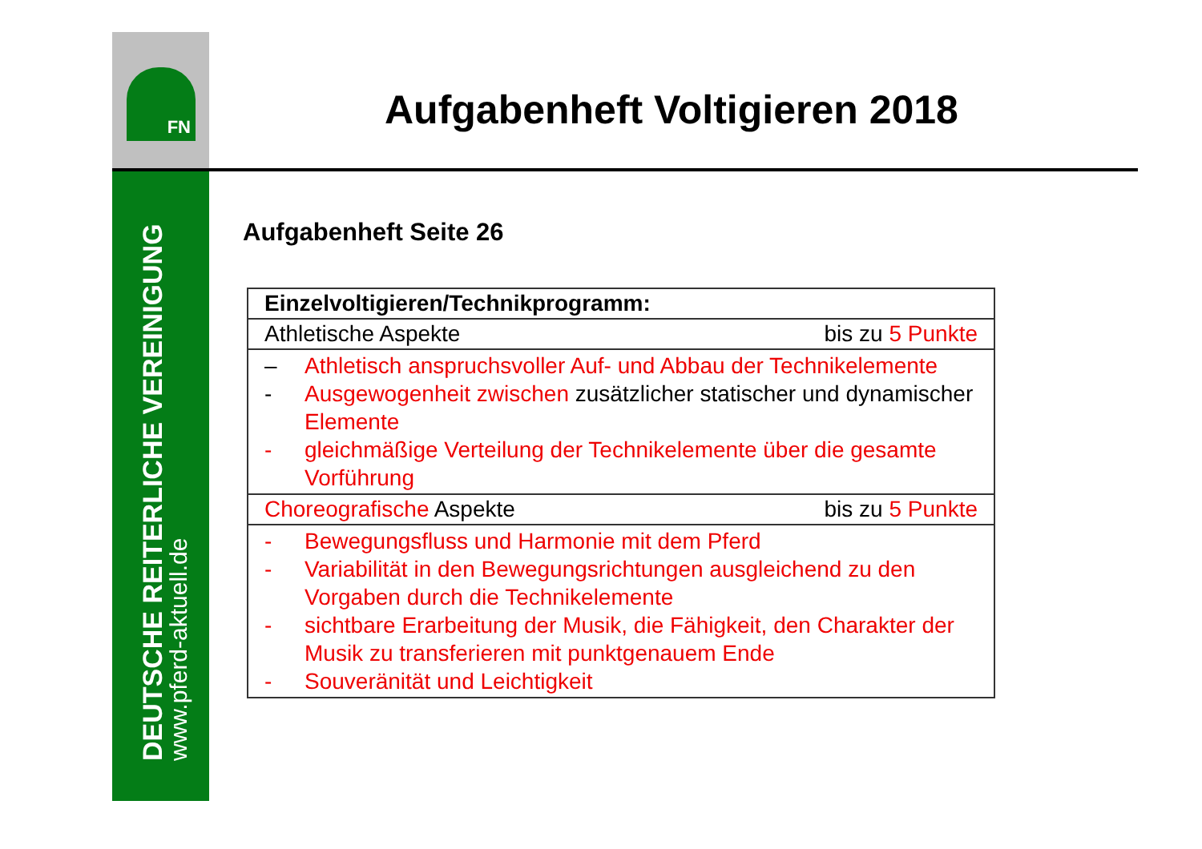FN
DEUTSCHE REITERLICHE VEREINIGUNG
www.pferd-aktuell.de
Aufgabenheft Voltigieren 2018
Aufgabenheft Seite 26
| Einzelvoltigieren/Technikprogramm: |
| Athletische Aspekte bis zu 5 Punkte |
| – Athletisch anspruchsvoller Auf- und Abbau der Technikelemente - Ausgewogenheit zwischen zusätzlicher statischer und dynamischer Elemente - gleichmäßige Verteilung der Technikelemente über die gesamte Vorführung |
| Choreografische Aspekte bis zu 5 Punkte |
| - Bewegungsfluss und Harmonie mit dem Pferd - Variabilität in den Bewegungsrichtungen ausgleichend zu den Vorgaben durch die Technikelemente - sichtbare Erarbeitung der Musik, die Fähigkeit, den Charakter der Musik zu transferieren mit punktgenauem Ende - Souveränität und Leichtigkeit |